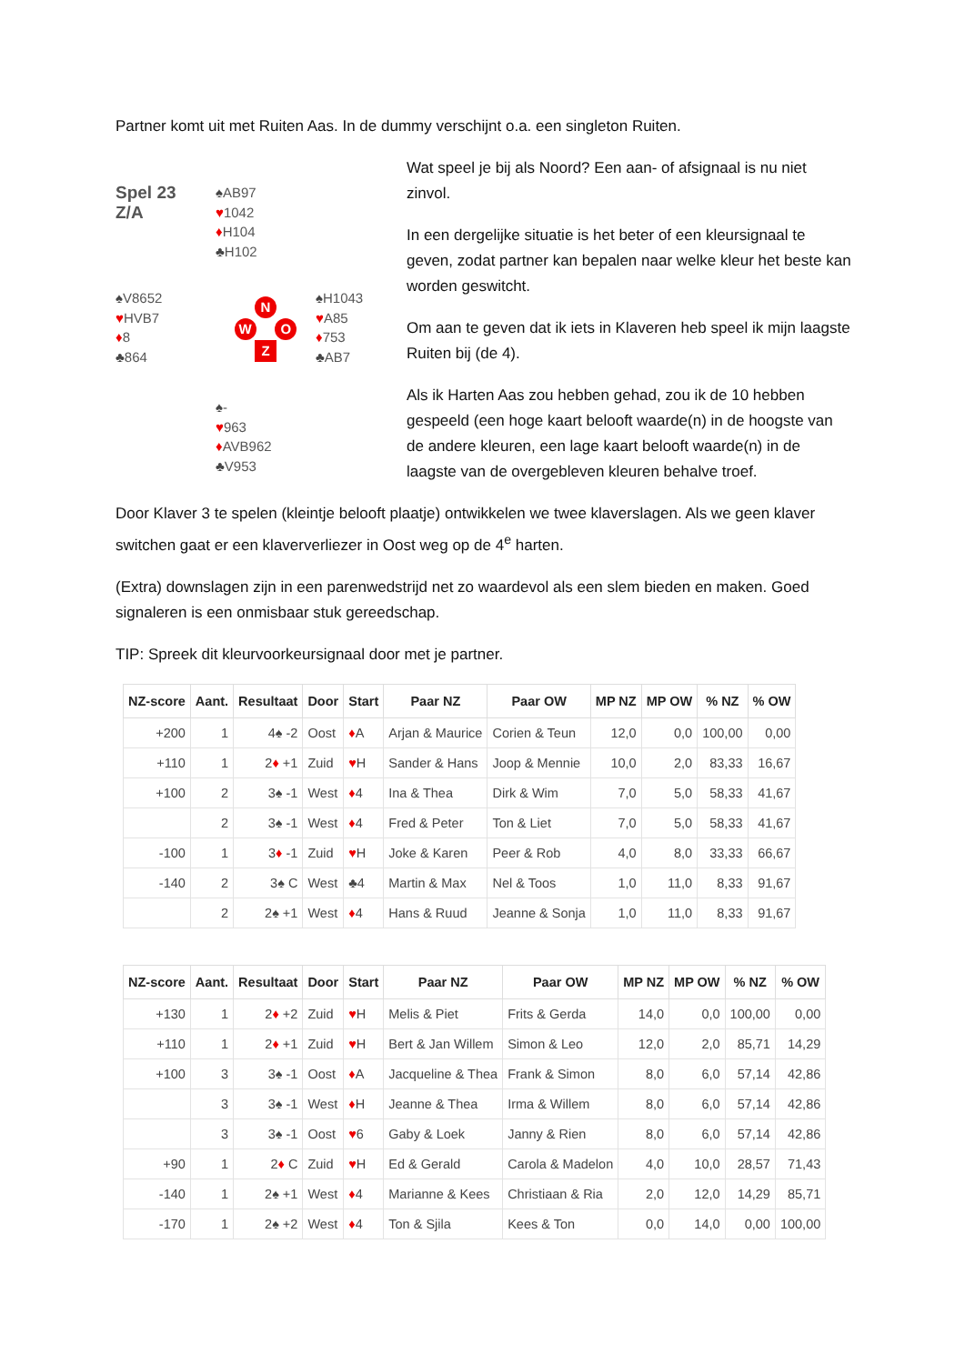Partner komt uit met Ruiten Aas. In de dummy verschijnt o.a. een singleton Ruiten.
Spel 23
Z/A
♠AB97
♥1042
♦H104
♣H102
♠V8652
♥HVB7
♦8
♣864
N
W O
Z
♠H1043
♥A85
♦753
♣AB7
♠-
♥963
♦AVB962
♣V953
Wat speel je bij als Noord? Een aan- of afsignaal is nu niet zinvol.
In een dergelijke situatie is het beter of een kleursignaal te geven, zodat partner kan bepalen naar welke kleur het beste kan worden geswitcht.
Om aan te geven dat ik iets in Klaveren heb speel ik mijn laagste Ruiten bij (de 4).
Als ik Harten Aas zou hebben gehad, zou ik de 10 hebben gespeeld (een hoge kaart belooft waarde(n) in de hoogste van de andere kleuren, een lage kaart belooft waarde(n) in de laagste van de overgebleven kleuren behalve troef.
Door Klaver 3 te spelen (kleintje belooft plaatje) ontwikkelen we twee klaverslagen. Als we geen klaver switchen gaat er een klaververliezer in Oost weg op de 4<sup>e</sup> harten.
(Extra) downslagen zijn in een parenwedstrijd net zo waardevol als een slem bieden en maken. Goed signaleren is een onmisbaar stuk gereedschap.
TIP: Spreek dit kleurvoorkeursignaal door met je partner.
| NZ-score | Aant. | Resultaat | Door | Start | Paar NZ | Paar OW | MP NZ | MP OW | % NZ | % OW |
| --- | --- | --- | --- | --- | --- | --- | --- | --- | --- | --- |
| +200 | 1 | 4♠ -2 | Oost | ♦ A | Arjan & Maurice | Corien & Teun | 12,0 | 0,0 | 100,00 | 0,00 |
| +110 | 1 | 2 ♦ +1 | Zuid | ♥ H | Sander & Hans | Joop & Mennie | 10,0 | 2,0 | 83,33 | 16,67 |
| +100 | 2 | 3♠ -1 | West | ♦ 4 | Ina & Thea | Dirk & Wim | 7,0 | 5,0 | 58,33 | 41,67 |
| | 2 | 3♠ -1 | West | ♦ 4 | Fred & Peter | Ton & Liet | 7,0 | 5,0 | 58,33 | 41,67 |
| -100 | 1 | 3 ♦ -1 | Zuid | ♥ H | Joke & Karen | Peer & Rob | 4,0 | 8,0 | 33,33 | 66,67 |
| -140 | 2 | 3♠ C | West | ♣4 | Martin & Max | Nel & Toos | 1,0 | 11,0 | 8,33 | 91,67 |
| | 2 | 2♠ +1 | West | ♦ 4 | Hans & Ruud | Jeanne & Sonja | 1,0 | 11,0 | 8,33 | 91,67 |
| NZ-score | Aant. | Resultaat | Door | Start | Paar NZ | Paar OW | MP NZ | MP OW | % NZ | % OW |
| --- | --- | --- | --- | --- | --- | --- | --- | --- | --- | --- |
| +130 | 1 | 2 ♦ +2 | Zuid | ♥ H | Melis & Piet | Frits & Gerda | 14,0 | 0,0 | 100,00 | 0,00 |
| +110 | 1 | 2 ♦ +1 | Zuid | ♥ H | Bert & Jan Willem | Simon & Leo | 12,0 | 2,0 | 85,71 | 14,29 |
| +100 | 3 | 3♠ -1 | Oost | ♦ A | Jacqueline & Thea | Frank & Simon | 8,0 | 6,0 | 57,14 | 42,86 |
| | 3 | 3♠ -1 | West | ♦ H | Jeanne & Thea | Irma & Willem | 8,0 | 6,0 | 57,14 | 42,86 |
| | 3 | 3♠ -1 | Oost | ♥ 6 | Gaby & Loek | Janny & Rien | 8,0 | 6,0 | 57,14 | 42,86 |
| +90 | 1 | 2 ♦ C | Zuid | ♥ H | Ed & Gerald | Carola & Madelon | 4,0 | 10,0 | 28,57 | 71,43 |
| -140 | 1 | 2♠ +1 | West | ♦ 4 | Marianne & Kees | Christiaan & Ria | 2,0 | 12,0 | 14,29 | 85,71 |
| -170 | 1 | 2♠ +2 | West | ♦ 4 | Ton & Sjila | Kees & Ton | 0,0 | 14,0 | 0,00 | 100,00 |